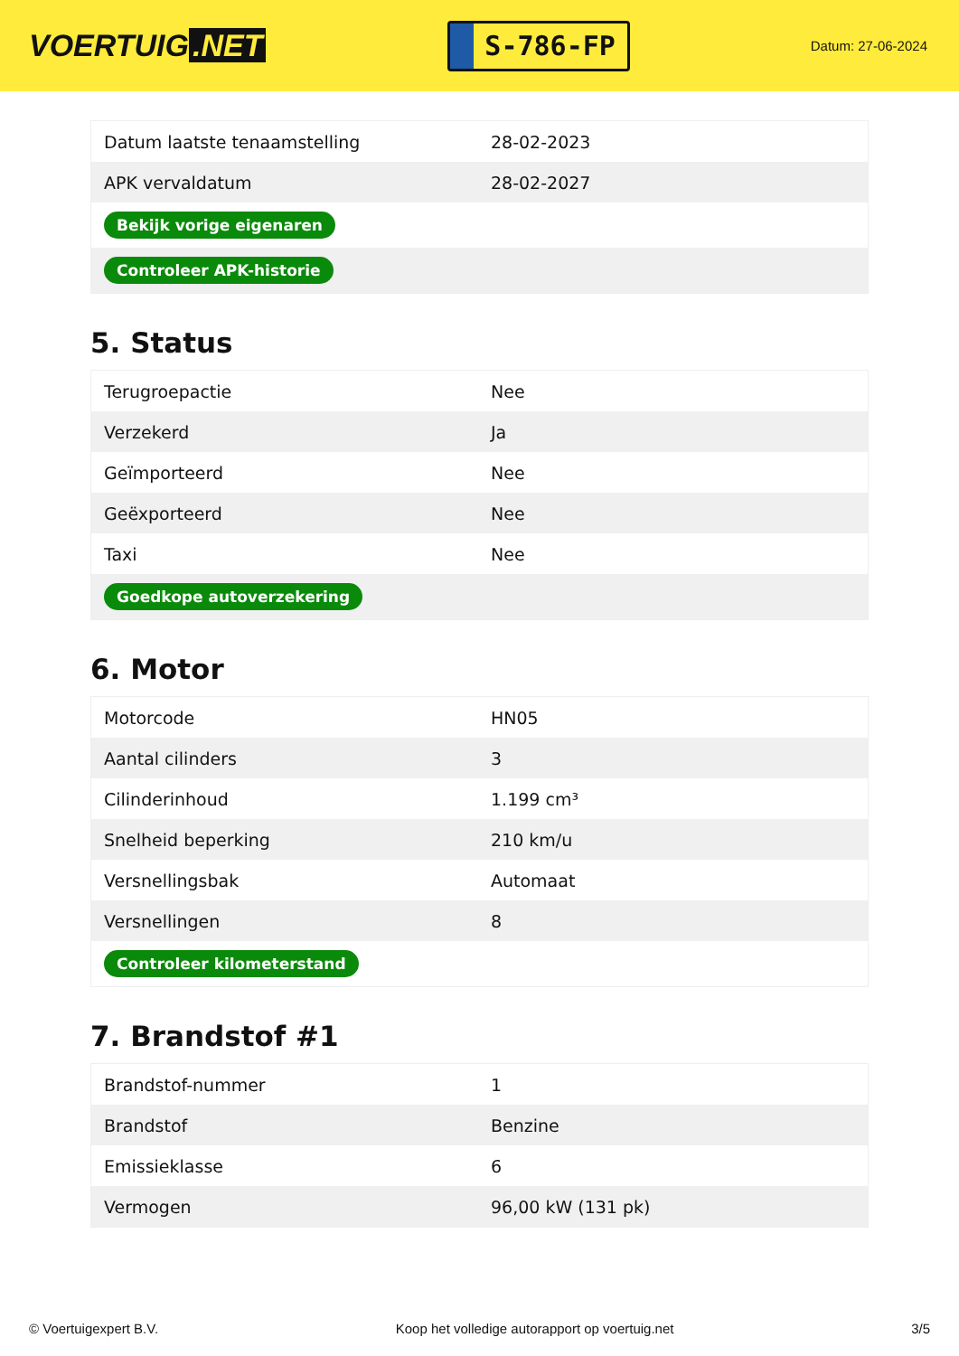VOERTUIG.NET
S-786-FP
Datum: 27-06-2024
| Datum laatste tenaamstelling | 28-02-2023 |
| APK vervaldatum | 28-02-2027 |
| Bekijk vorige eigenaren | |
| Controleer APK-historie | |
5. Status
| Terugroepactie | Nee |
| Verzekerd | Ja |
| Geïmporteerd | Nee |
| Geëxporteerd | Nee |
| Taxi | Nee |
| Goedkope autoverzekering | |
6. Motor
| Motorcode | HN05 |
| Aantal cilinders | 3 |
| Cilinderinhoud | 1.199 cm³ |
| Snelheid beperking | 210 km/u |
| Versnellingsbak | Automaat |
| Versnellingen | 8 |
| Controleer kilometerstand | |
7. Brandstof #1
| Brandstof-nummer | 1 |
| Brandstof | Benzine |
| Emissieklasse | 6 |
| Vermogen | 96,00 kW (131 pk) |
© Voertuigexpert B.V. Koop het volledige autorapport op voertuig.net 3/5